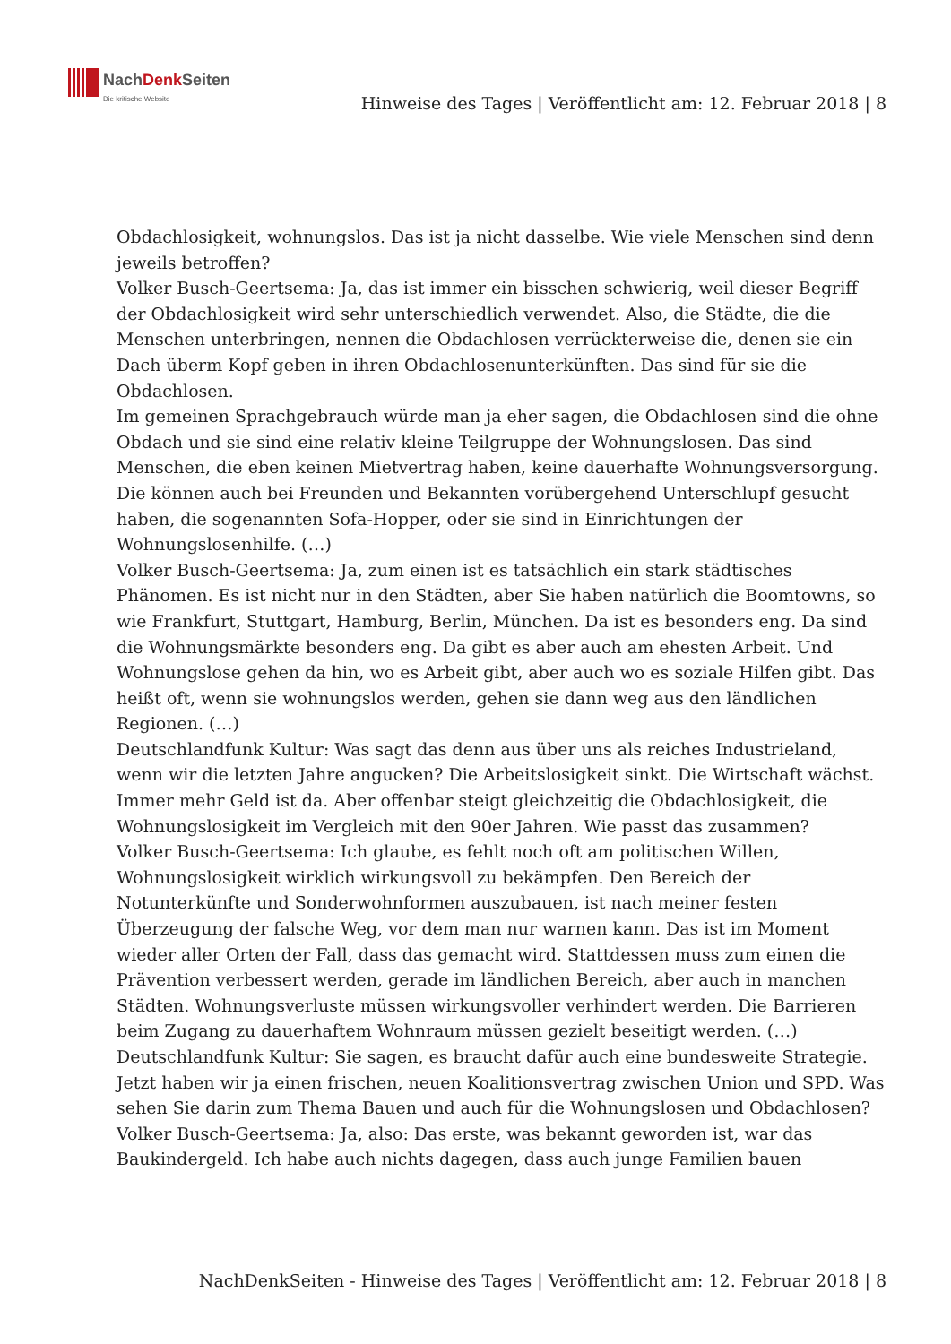NachDenk Seiten
Die kritische Website
Hinweise des Tages | Veröffentlicht am: 12. Februar 2018 | 8
Obdachlosigkeit, wohnungslos. Das ist ja nicht dasselbe. Wie viele Menschen sind denn jeweils betroffen?
Volker Busch-Geertsema: Ja, das ist immer ein bisschen schwierig, weil dieser Begriff der Obdachlosigkeit wird sehr unterschiedlich verwendet. Also, die Städte, die die Menschen unterbringen, nennen die Obdachlosen verrückterweise die, denen sie ein Dach überm Kopf geben in ihren Obdachlosenunterkünften. Das sind für sie die Obdachlosen.
Im gemeinen Sprachgebrauch würde man ja eher sagen, die Obdachlosen sind die ohne Obdach und sie sind eine relativ kleine Teilgruppe der Wohnungslosen. Das sind Menschen, die eben keinen Mietvertrag haben, keine dauerhafte Wohnungsversorgung. Die können auch bei Freunden und Bekannten vorübergehend Unterschlupf gesucht haben, die sogenannten Sofa-Hopper, oder sie sind in Einrichtungen der Wohnungslosenhilfe. (…)
Volker Busch-Geertsema: Ja, zum einen ist es tatsächlich ein stark städtisches Phänomen. Es ist nicht nur in den Städten, aber Sie haben natürlich die Boomtowns, so wie Frankfurt, Stuttgart, Hamburg, Berlin, München. Da ist es besonders eng. Da sind die Wohnungsmärkte besonders eng. Da gibt es aber auch am ehesten Arbeit. Und Wohnungslose gehen da hin, wo es Arbeit gibt, aber auch wo es soziale Hilfen gibt. Das heißt oft, wenn sie wohnungslos werden, gehen sie dann weg aus den ländlichen Regionen. (…)
Deutschlandfunk Kultur: Was sagt das denn aus über uns als reiches Industrieland, wenn wir die letzten Jahre angucken? Die Arbeitslosigkeit sinkt. Die Wirtschaft wächst. Immer mehr Geld ist da. Aber offenbar steigt gleichzeitig die Obdachlosigkeit, die Wohnungslosigkeit im Vergleich mit den 90er Jahren. Wie passt das zusammen?
Volker Busch-Geertsema: Ich glaube, es fehlt noch oft am politischen Willen, Wohnungslosigkeit wirklich wirkungsvoll zu bekämpfen. Den Bereich der Notunterkünfte und Sonderwohnformen auszubauen, ist nach meiner festen Überzeugung der falsche Weg, vor dem man nur warnen kann. Das ist im Moment wieder aller Orten der Fall, dass das gemacht wird. Stattdessen muss zum einen die Prävention verbessert werden, gerade im ländlichen Bereich, aber auch in manchen Städten. Wohnungsverluste müssen wirkungsvoller verhindert werden. Die Barrieren beim Zugang zu dauerhaftem Wohnraum müssen gezielt beseitigt werden. (…)
Deutschlandfunk Kultur: Sie sagen, es braucht dafür auch eine bundesweite Strategie. Jetzt haben wir ja einen frischen, neuen Koalitionsvertrag zwischen Union und SPD. Was sehen Sie darin zum Thema Bauen und auch für die Wohnungslosen und Obdachlosen?
Volker Busch-Geertsema: Ja, also: Das erste, was bekannt geworden ist, war das Baukindergeld. Ich habe auch nichts dagegen, dass auch junge Familien bauen
NachDenkSeiten - Hinweise des Tages | Veröffentlicht am: 12. Februar 2018 | 8